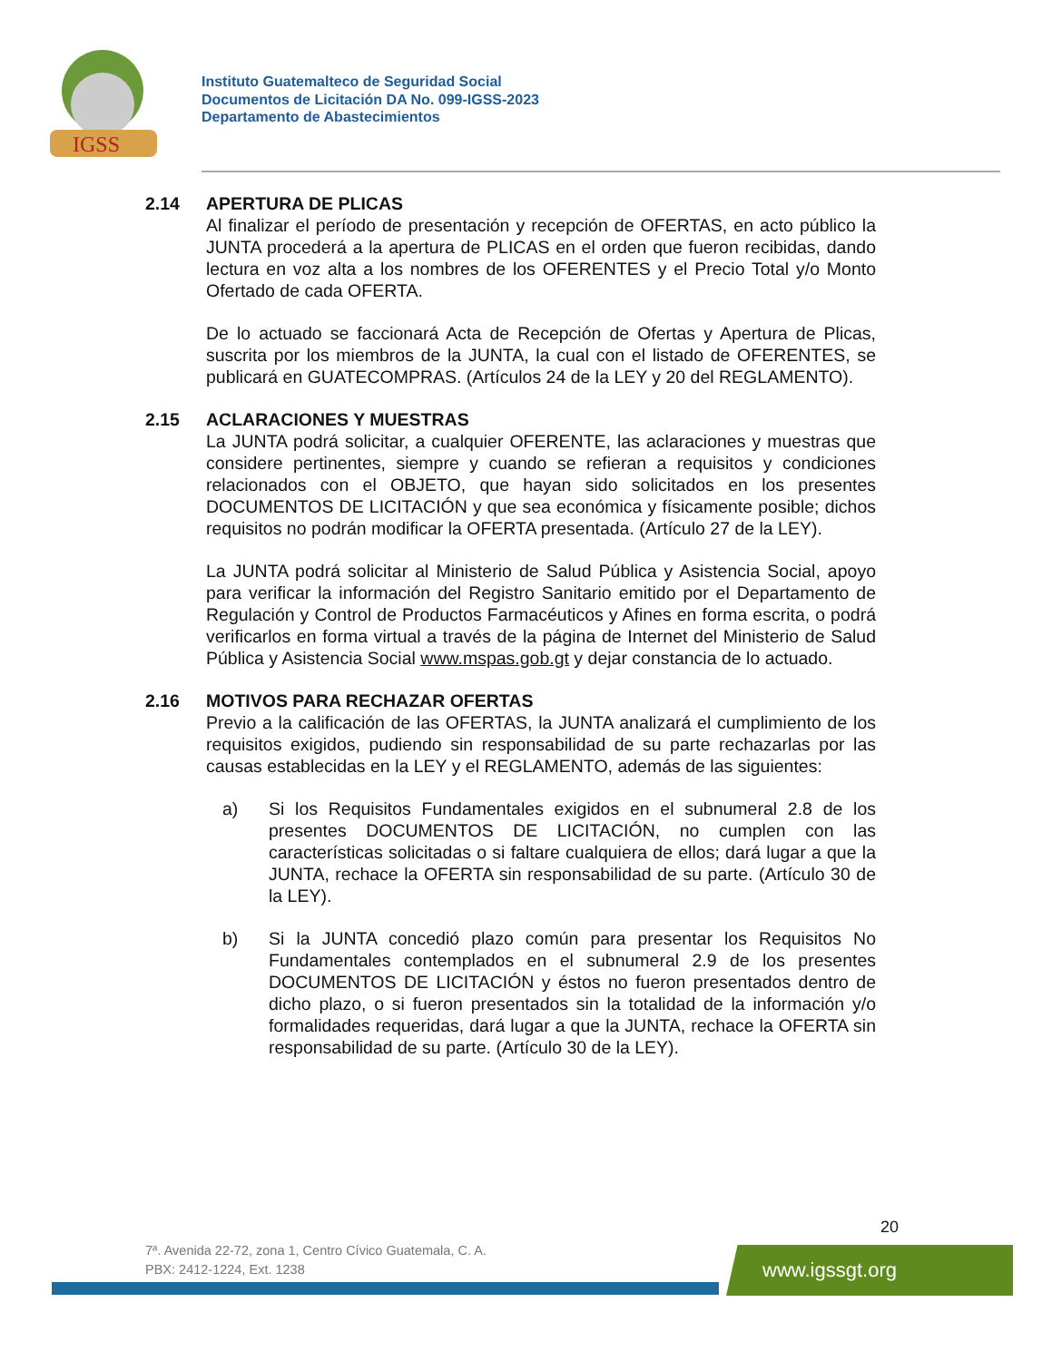IGSS
Instituto Guatemalteco de Seguridad Social
Documentos de Licitación DA No. 099-IGSS-2023
Departamento de Abastecimientos
2.14 APERTURA DE PLICAS
Al finalizar el período de presentación y recepción de OFERTAS, en acto público la JUNTA procederá a la apertura de PLICAS en el orden que fueron recibidas, dando lectura en voz alta a los nombres de los OFERENTES y el Precio Total y/o Monto Ofertado de cada OFERTA.
De lo actuado se faccionará Acta de Recepción de Ofertas y Apertura de Plicas, suscrita por los miembros de la JUNTA, la cual con el listado de OFERENTES, se publicará en GUATECOMPRAS. (Artículos 24 de la LEY y 20 del REGLAMENTO).
2.15 ACLARACIONES Y MUESTRAS
La JUNTA podrá solicitar, a cualquier OFERENTE, las aclaraciones y muestras que considere pertinentes, siempre y cuando se refieran a requisitos y condiciones relacionados con el OBJETO, que hayan sido solicitados en los presentes DOCUMENTOS DE LICITACIÓN y que sea económica y físicamente posible; dichos requisitos no podrán modificar la OFERTA presentada. (Artículo 27 de la LEY).
La JUNTA podrá solicitar al Ministerio de Salud Pública y Asistencia Social, apoyo para verificar la información del Registro Sanitario emitido por el Departamento de Regulación y Control de Productos Farmacéuticos y Afines en forma escrita, o podrá verificarlos en forma virtual a través de la página de Internet del Ministerio de Salud Pública y Asistencia Social www.mspas.gob.gt y dejar constancia de lo actuado.
2.16 MOTIVOS PARA RECHAZAR OFERTAS
Previo a la calificación de las OFERTAS, la JUNTA analizará el cumplimiento de los requisitos exigidos, pudiendo sin responsabilidad de su parte rechazarlas por las causas establecidas en la LEY y el REGLAMENTO, además de las siguientes:
a) Si los Requisitos Fundamentales exigidos en el subnumeral 2.8 de los presentes DOCUMENTOS DE LICITACIÓN, no cumplen con las características solicitadas o si faltare cualquiera de ellos; dará lugar a que la JUNTA, rechace la OFERTA sin responsabilidad de su parte. (Artículo 30 de la LEY).
b) Si la JUNTA concedió plazo común para presentar los Requisitos No Fundamentales contemplados en el subnumeral 2.9 de los presentes DOCUMENTOS DE LICITACIÓN y éstos no fueron presentados dentro de dicho plazo, o si fueron presentados sin la totalidad de la información y/o formalidades requeridas, dará lugar a que la JUNTA, rechace la OFERTA sin responsabilidad de su parte. (Artículo 30 de la LEY).
20
7ª. Avenida 22-72, zona 1, Centro Cívico Guatemala, C. A.
PBX: 2412-1224, Ext. 1238
www.igssgt.org